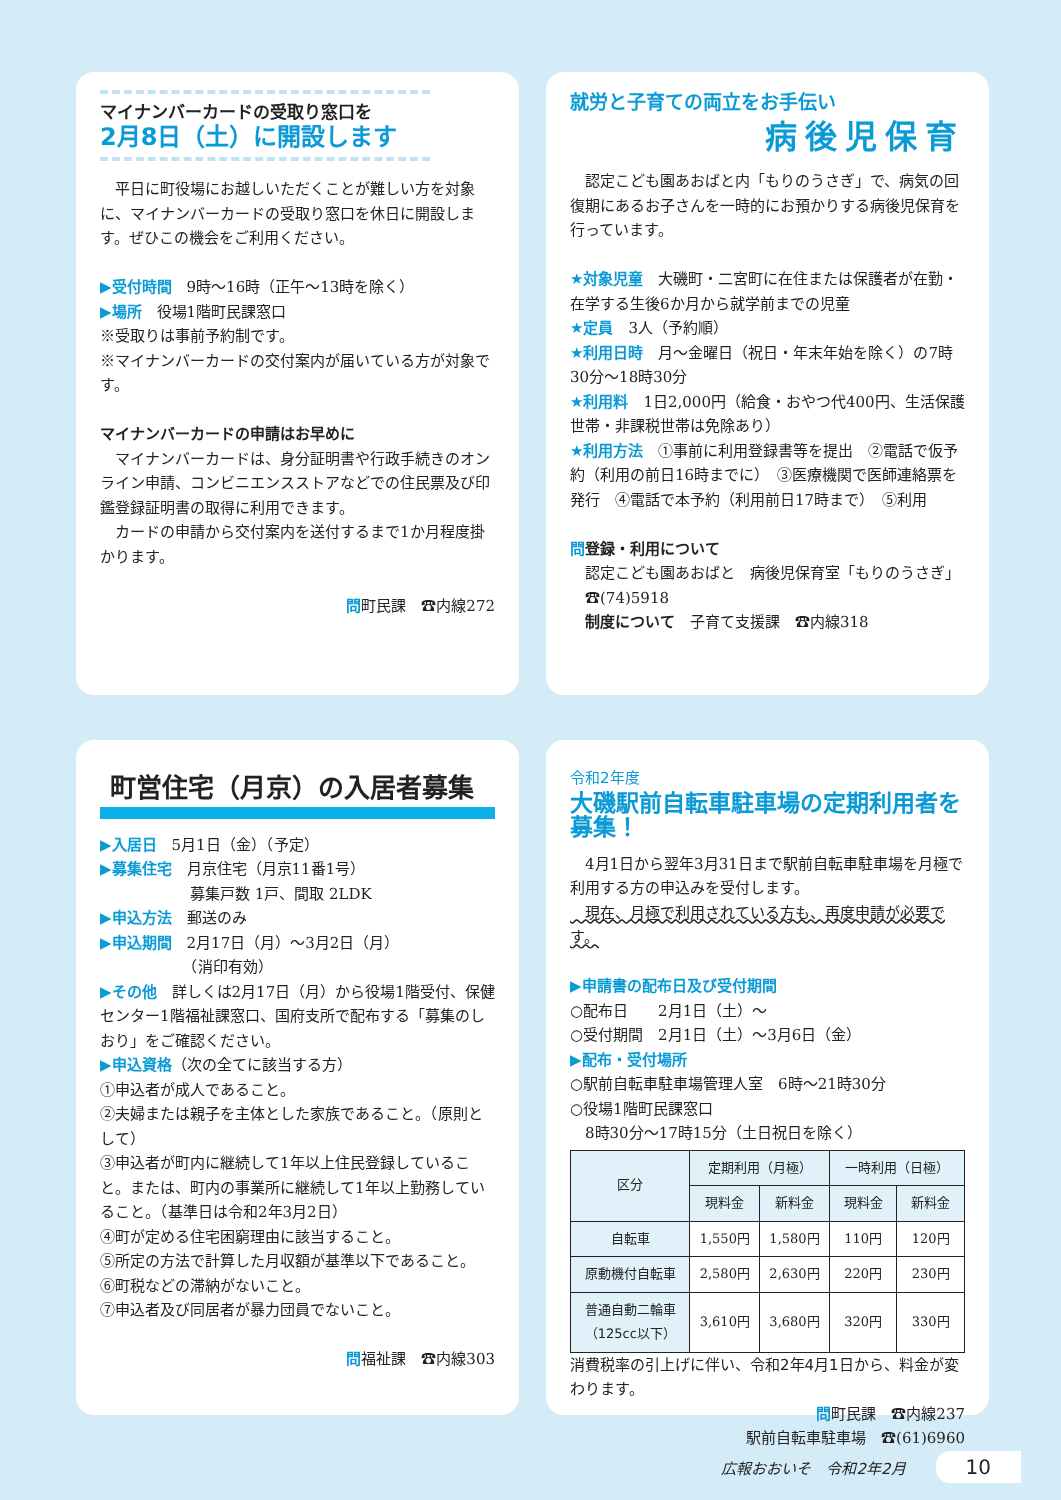マイナンバーカードの受取り窓口を
2月8日（土）に開設します
　平日に町役場にお越しいただくことが難しい方を対象に、マイナンバーカードの受取り窓口を休日に開設します。ぜひこの機会をご利用ください。
▶受付時間　9時～16時（正午～13時を除く）
▶場所　役場1階町民課窓口
※受取りは事前予約制です。
※マイナンバーカードの交付案内が届いている方が対象です。
マイナンバーカードの申請はお早めに
　マイナンバーカードは、身分証明書や行政手続きのオンライン申請、コンビニエンスストアなどでの住民票及び印鑑登録証明書の取得に利用できます。
　カードの申請から交付案内を送付するまで1か月程度掛かります。
問町民課　☎内線272
就労と子育ての両立をお手伝い
病後児保育
　認定こども園あおばと内「もりのうさぎ」で、病気の回復期にあるお子さんを一時的にお預かりする病後児保育を行っています。
★対象児童　大磯町・二宮町に在住または保護者が在勤・在学する生後6か月から就学前までの児童
★定員　3人（予約順）
★利用日時　月～金曜日（祝日・年末年始を除く）の7時30分～18時30分
★利用料　1日2,000円（給食・おやつ代400円、生活保護世帯・非課税世帯は免除あり）
★利用方法　①事前に利用登録書等を提出　②電話で仮予約（利用の前日16時までに）　③医療機関で医師連絡票を発行　④電話で本予約（利用前日17時まで）　⑤利用
問登録・利用について
　認定こども園あおばと　病後児保育室「もりのうさぎ」
　☎(74)5918
　制度について　子育て支援課　☎内線318
町営住宅（月京）の入居者募集
▶入居日　5月1日（金）（予定）
▶募集住宅　月京住宅（月京11番1号）
　　　　　　募集戸数 1戸、間取 2LDK
▶申込方法　郵送のみ
▶申込期間　2月17日（月）～3月2日（月）
　　　　　　（消印有効）
▶その他　詳しくは2月17日（月）から役場1階受付、保健センター1階福祉課窓口、国府支所で配布する「募集のしおり」をご確認ください。
▶申込資格（次の全てに該当する方）
①申込者が成人であること。
②夫婦または親子を主体とした家族であること。（原則として）
③申込者が町内に継続して1年以上住民登録していること。または、町内の事業所に継続して1年以上勤務していること。（基準日は令和2年3月2日）
④町が定める住宅困窮理由に該当すること。
⑤所定の方法で計算した月収額が基準以下であること。
⑥町税などの滞納がないこと。
⑦申込者及び同居者が暴力団員でないこと。
問福祉課　☎内線303
令和2年度
大磯駅前自転車駐車場の定期利用者を募集！
　4月1日から翌年3月31日まで駅前自転車駐車場を月極で利用する方の申込みを受付します。
　現在、月極で利用されている方も、再度申請が必要です。
▶申請書の配布日及び受付期間
○配布日　　2月1日（土）～
○受付期間　2月1日（土）～3月6日（金）
▶配布・受付場所
○駅前自転車駐車場管理人室　6時～21時30分
○役場1階町民課窓口
　8時30分～17時15分（土日祝日を除く）
| 区分 | 定期利用（月極） | | 一時利用（日極） | |
| --- | --- | --- | --- | --- |
| | 現料金 | 新料金 | 現料金 | 新料金 |
| 自転車 | 1,550円 | 1,580円 | 110円 | 120円 |
| 原動機付自転車 | 2,580円 | 2,630円 | 220円 | 230円 |
| 普通自動二輪車 （125cc以下） | 3,610円 | 3,680円 | 320円 | 330円 |
消費税率の引上げに伴い、令和2年4月1日から、料金が変わります。
問町民課　☎内線237　　　
駅前自転車駐車場　☎(61)6960
広報おおいそ　令和2年2月　　10